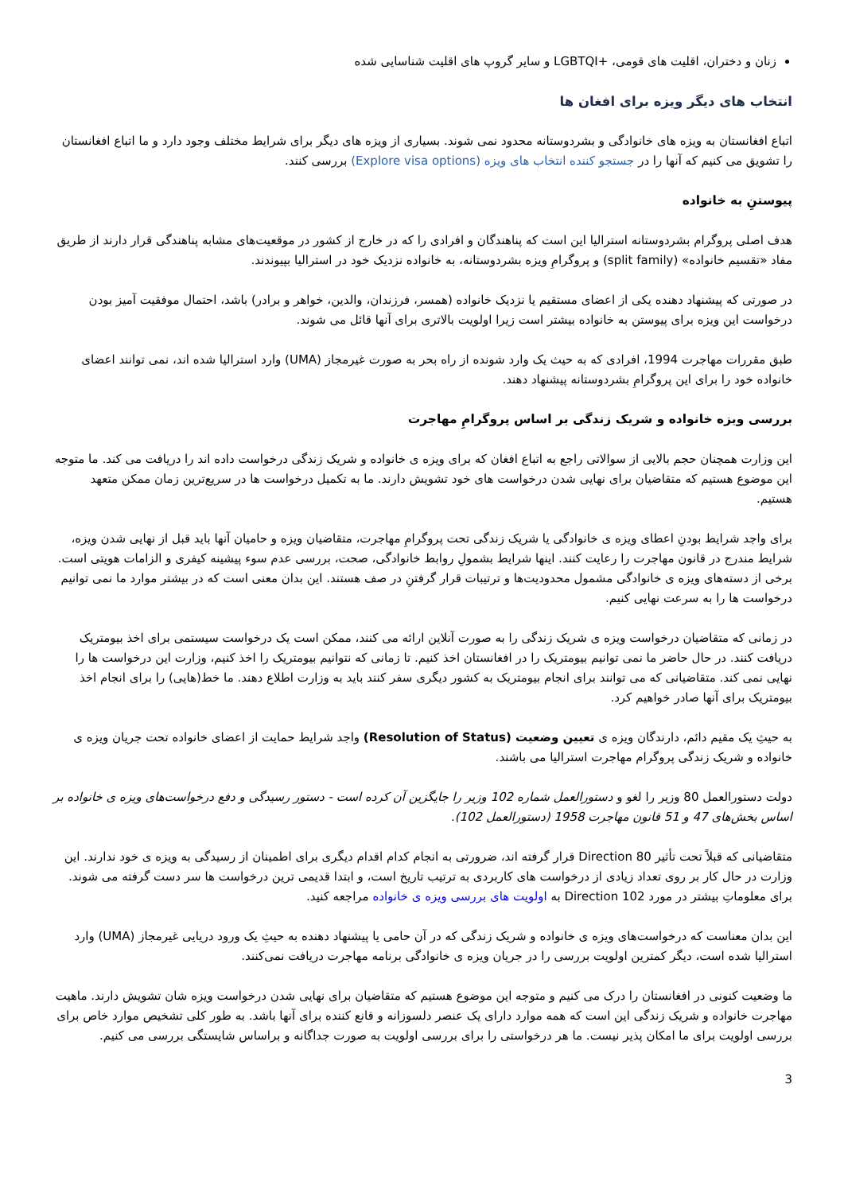زنان و دختران، اقلیت های قومی، +LGBTQI و سایر گروپ های اقلیت شناسایی شده
انتخاب های دیگر ویزه برای افغان ها
اتباع افغانستان به ویزه های خانوادگی و بشردوستانه محدود نمی شوند. بسیاری از ویزه های دیگر برای شرایط مختلف وجود دارد و ما اتباع افغانستان را تشویق می کنیم که آنها را در جستجو کننده انتخاب های ویزه (Explore visa options) بررسی کنند.
پیوستنِ به خانواده
هدف اصلی پروگرام بشردوستانه استرالیا این است که پناهندگان و افرادی را که در خارج از کشور در موقعیت‌های مشابه پناهندگی قرار دارند از طریق مفاد «تقسیم خانواده» (split family) و پروگرامِ ویزه بشردوستانه، به خانواده نزدیک خود در استرالیا بپیوندند.
در صورتی که پیشنهاد دهنده یکی از اعضای مستقیم یا نزدیک خانواده (همسر، فرزندان، والدین، خواهر و برادر) باشد، احتمال موفقیت آمیز بودن درخواست این ویزه برای پیوستن به خانواده بیشتر است زیرا اولویت بالاتری برای آنها قائل می شوند.
طبق مقررات مهاجرت 1994، افرادی که به حیث یک وارد شونده از راه بحر به صورت غیرمجاز (UMA) وارد استرالیا شده اند، نمی توانند اعضای خانواده خود را برای این پروگرامِ بشردوستانه پیشنهاد دهند.
بررسی ویزه خانواده و شریک زندگی بر اساس پروگرامِ مهاجرت
این وزارت همچنان حجم بالایی از سوالاتی راجع به اتباع افغان که برای ویزه ی خانواده و شریک زندگی درخواست داده اند را دریافت می کند. ما متوجه این موضوع هستیم که متقاضیان برای نهایی شدن درخواست های خود تشویش دارند. ما به تکمیل درخواست ها در سریع‌ترین زمان ممکن متعهد هستیم.
برای واجد شرایط بودنِ اعطای ویزه ی خانوادگی یا شریک زندگی تحت پروگرامِ مهاجرت، متقاضیان ویزه و حامیان آنها باید قبل از نهایی شدن ویزه، شرایط مندرج در قانون مهاجرت را رعایت کنند. اینها شرایط بشمولِ روابط خانوادگی، صحت، بررسی عدم سوء پیشینه کیفری و الزامات هویتی است. برخی از دسته‌های ویزه ی خانوادگی مشمول محدودیت‌ها و ترتیبات قرار گرفتنِ در صف هستند. این بدان معنی است که در بیشتر موارد ما نمی توانیم درخواست ها را به سرعت نهایی کنیم.
در زمانی که متقاضیان درخواست ویزه ی شریک زندگی را به صورت آنلاین ارائه می کنند، ممکن است یک درخواست سیستمی برای اخذ بیومتریک دریافت کنند. در حال حاضر ما نمی توانیم بیومتریک را در افغانستان اخذ کنیم. تا زمانی که نتوانیم بیومتریک را اخذ کنیم، وزارت این درخواست ها را نهایی نمی کند. متقاضیانی که می توانند برای انجام بیومتریک به کشور دیگری سفر کنند باید به وزارت اطلاع دهند. ما خط(هایی) را برای انجام اخذ بیومتریک برای آنها صادر خواهیم کرد.
به حیثِ یک مقیم دائم، دارندگان ویزه ی تعیین وضعیت (Resolution of Status) واجد شرایط حمایت از اعضای خانواده تحت جریان ویزه ی خانواده و شریک زندگی پروگرام مهاجرت استرالیا می باشند.
دولت دستورالعمل 80 وزیر را لغو و دستورالعمل شماره 102 وزیر را جایگزین آن کرده است - دستور رسیدگی و دفع درخواست‌های ویزه ی خانواده بر اساس بخش‌های 47 و 51 قانون مهاجرت 1958 (دستورالعمل 102).
متقاضیانی که قبلاً تحت تأثیر Direction 80 قرار گرفته اند، ضرورتی به انجام کدام اقدام دیگری برای اطمینان از رسیدگی به ویزه ی خود ندارند. این وزارت در حال کار بر روی تعداد زیادی از درخواست های کاربردی به ترتیب تاریخ است، و ابتدا قدیمی ترین درخواست ها سر دست گرفته می شوند. برای معلوماتِ بیشتر در مورد Direction 102 به اولویت های بررسی ویزه ی خانواده مراجعه کنید.
این بدان معناست که درخواست‌های ویزه ی خانواده و شریک زندگی که در آن حامی یا پیشنهاد دهنده به حیثِ یک ورود دریایی غیرمجاز (UMA) وارد استرالیا شده است، دیگر کمترین اولویت بررسی را در جریان ویزه ی خانوادگی برنامه مهاجرت دریافت نمی‌کنند.
ما وضعیت کنونی در افغانستان را درک می کنیم و متوجه این موضوع هستیم که متقاضیان برای نهایی شدن درخواست ویزه شان تشویش دارند. ماهیت مهاجرت خانواده و شریک زندگی این است که همه موارد دارای یک عنصر دلسوزانه و قانع کننده برای آنها باشد. به طور کلی تشخیص موارد خاص برای بررسی اولویت برای ما امکان پذیر نیست. ما هر درخواستی را برای بررسی اولویت به صورت جداگانه و براساس شایستگی بررسی می کنیم.
3